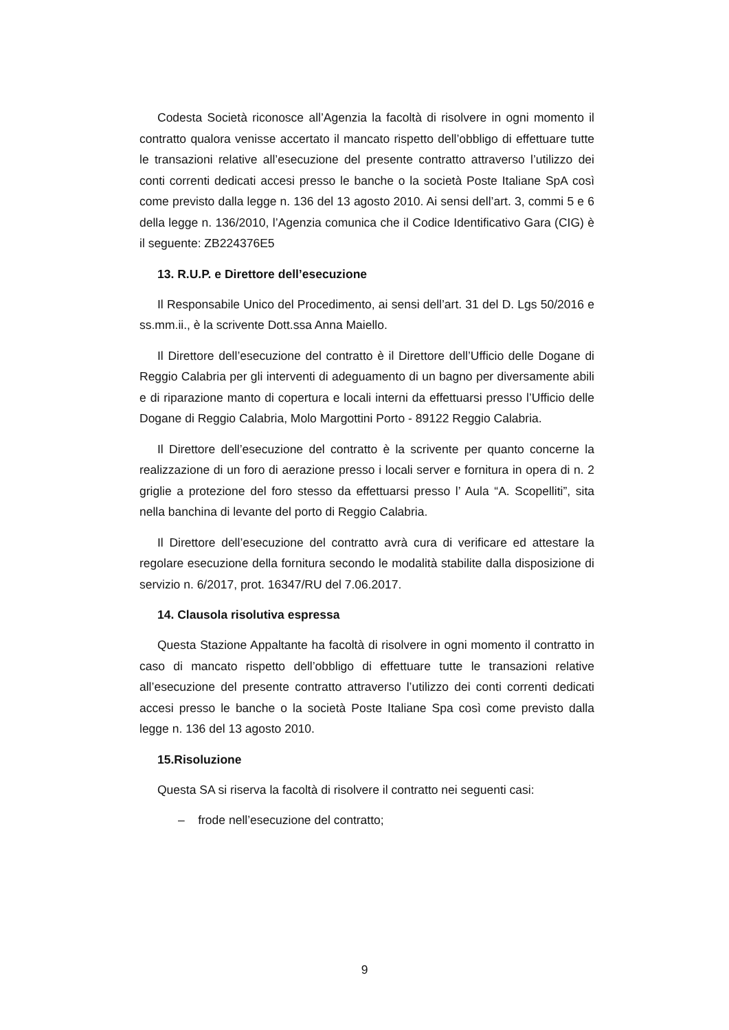Codesta Società riconosce all’Agenzia la facoltà di risolvere in ogni momento il contratto qualora venisse accertato il mancato rispetto dell’obbligo di effettuare tutte le transazioni relative all’esecuzione del presente contratto attraverso l’utilizzo dei conti correnti dedicati accesi presso le banche o la società Poste Italiane SpA così come previsto dalla legge n. 136 del 13 agosto 2010. Ai sensi dell’art. 3, commi 5 e 6 della legge n. 136/2010, l’Agenzia comunica che il Codice Identificativo Gara (CIG) è il seguente: ZB224376E5
13. R.U.P. e Direttore dell’esecuzione
Il Responsabile Unico del Procedimento, ai sensi dell’art. 31 del D. Lgs 50/2016 e ss.mm.ii., è la scrivente Dott.ssa Anna Maiello.
Il Direttore dell’esecuzione del contratto è il Direttore dell’Ufficio delle Dogane di Reggio Calabria per gli interventi di adeguamento di un bagno per diversamente abili e di riparazione manto di copertura e locali interni da effettuarsi presso l’Ufficio delle Dogane di Reggio Calabria, Molo Margottini Porto - 89122 Reggio Calabria.
Il Direttore dell’esecuzione del contratto è la scrivente per quanto concerne la realizzazione di un foro di aerazione presso i locali server e fornitura in opera di n. 2 griglie a protezione del foro stesso da effettuarsi presso l’ Aula “A. Scopelliti”, sita nella banchina di levante del porto di Reggio Calabria.
Il Direttore dell’esecuzione del contratto avrà cura di verificare ed attestare la regolare esecuzione della fornitura secondo le modalità stabilite dalla disposizione di servizio n. 6/2017, prot. 16347/RU del 7.06.2017.
14. Clausola risolutiva espressa
Questa Stazione Appaltante ha facoltà di risolvere in ogni momento il contratto in caso di mancato rispetto dell’obbligo di effettuare tutte le transazioni relative all’esecuzione del presente contratto attraverso l’utilizzo dei conti correnti dedicati accesi presso le banche o la società Poste Italiane Spa così come previsto dalla legge n. 136 del 13 agosto 2010.
15.Risoluzione
Questa SA si riserva la facoltà di risolvere il contratto nei seguenti casi:
– frode nell’esecuzione del contratto;
9